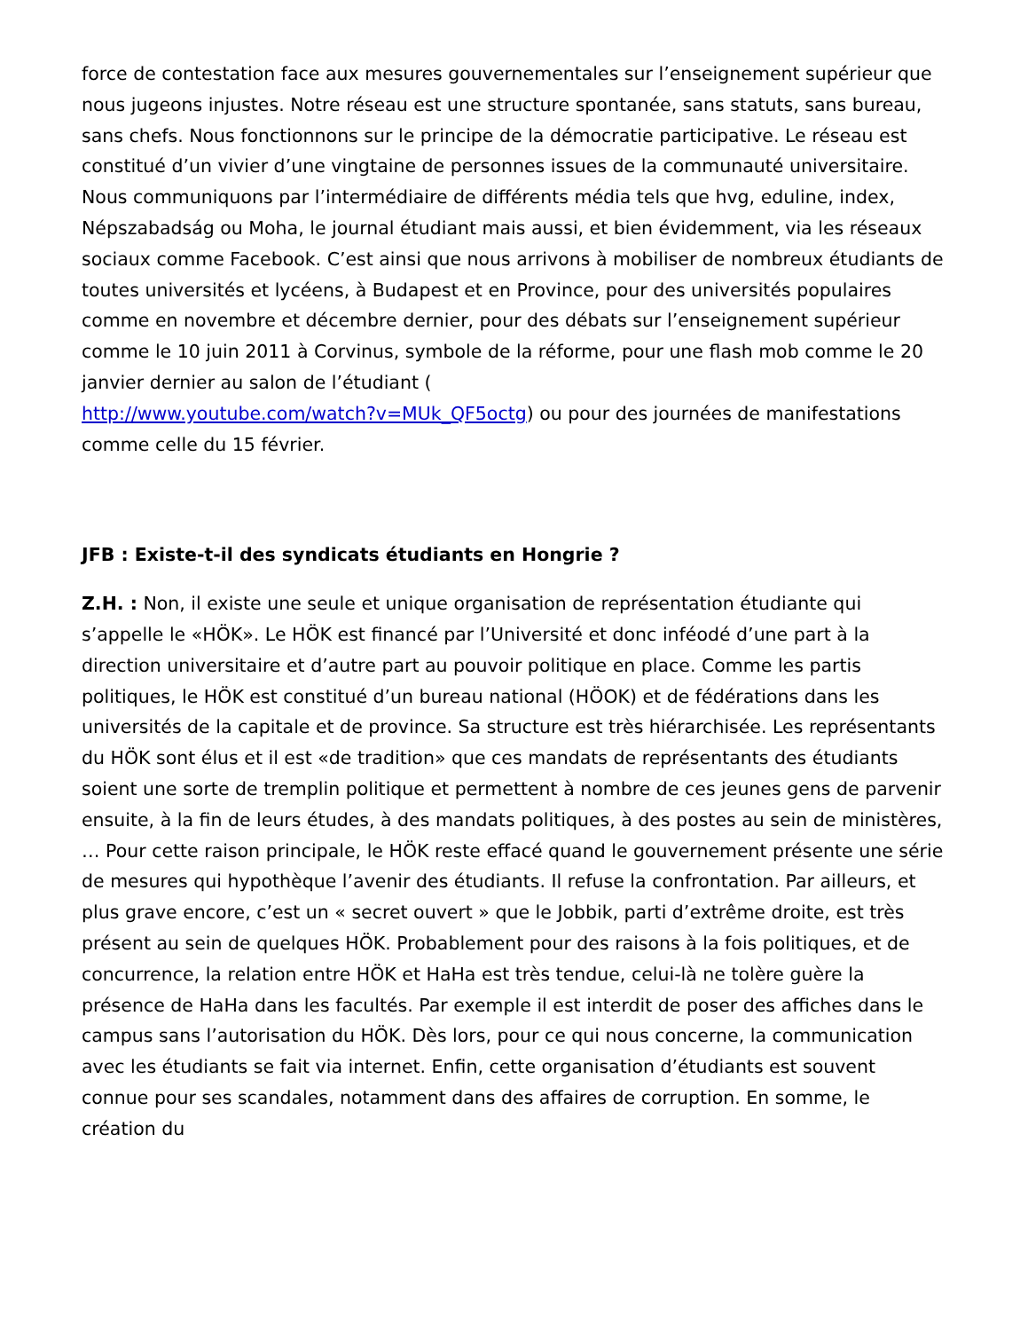force de contestation face aux mesures gouvernementales sur l’enseignement supérieur que nous jugeons injustes. Notre réseau est une structure spontanée, sans statuts, sans bureau, sans chefs. Nous fonctionnons sur le principe de la démocratie participative. Le réseau est constitué d’un vivier d’une vingtaine de personnes issues de la communauté universitaire. Nous communiquons par l’intermédiaire de différents média tels que hvg, eduline, index, Népszabadság ou Moha, le journal étudiant mais aussi, et bien évidemment, via les réseaux sociaux comme Facebook. C’est ainsi que nous arrivons à mobiliser de nombreux étudiants de toutes universités et lycéens, à Budapest et en Province, pour des universités populaires comme en novembre et décembre dernier, pour des débats sur l’enseignement supérieur comme le 10 juin 2011 à Corvinus, symbole de la réforme, pour une flash mob comme le 20 janvier dernier au salon de l’étudiant (
http://www.youtube.com/watch?v=MUk_QF5octg) ou pour des journées de manifestations comme celle du 15 février.
JFB : Existe-t-il des syndicats étudiants en Hongrie ?
Z.H. : Non, il existe une seule et unique organisation de représentation étudiante qui s’appelle le «HÖK». Le HÖK est financé par l’Université et donc inféodé d’une part à la direction universitaire et d’autre part au pouvoir politique en place. Comme les partis politiques, le HÖK est constitué d’un bureau national (HÖOK) et de fédérations dans les universités de la capitale et de province. Sa structure est très hiérarchisée. Les représentants du HÖK sont élus et il est «de tradition» que ces mandats de représentants des étudiants soient une sorte de tremplin politique et permettent à nombre de ces jeunes gens de parvenir ensuite, à la fin de leurs études, à des mandats politiques, à des postes au sein de ministères, … Pour cette raison principale, le HÖK reste effacé quand le gouvernement présente une série de mesures qui hypothèque l’avenir des étudiants. Il refuse la confrontation. Par ailleurs, et plus grave encore, c’est un « secret ouvert » que le Jobbik, parti d’extrême droite, est très présent au sein de quelques HÖK. Probablement pour des raisons à la fois politiques, et de concurrence, la relation entre HÖK et HaHa est très tendue, celui-là ne tolère guère la présence de HaHa dans les facultés. Par exemple il est interdit de poser des affiches dans le campus sans l’autorisation du HÖK. Dès lors, pour ce qui nous concerne, la communication avec les étudiants se fait via internet. Enfin, cette organisation d’étudiants est souvent connue pour ses scandales, notamment dans des affaires de corruption. En somme, le création du